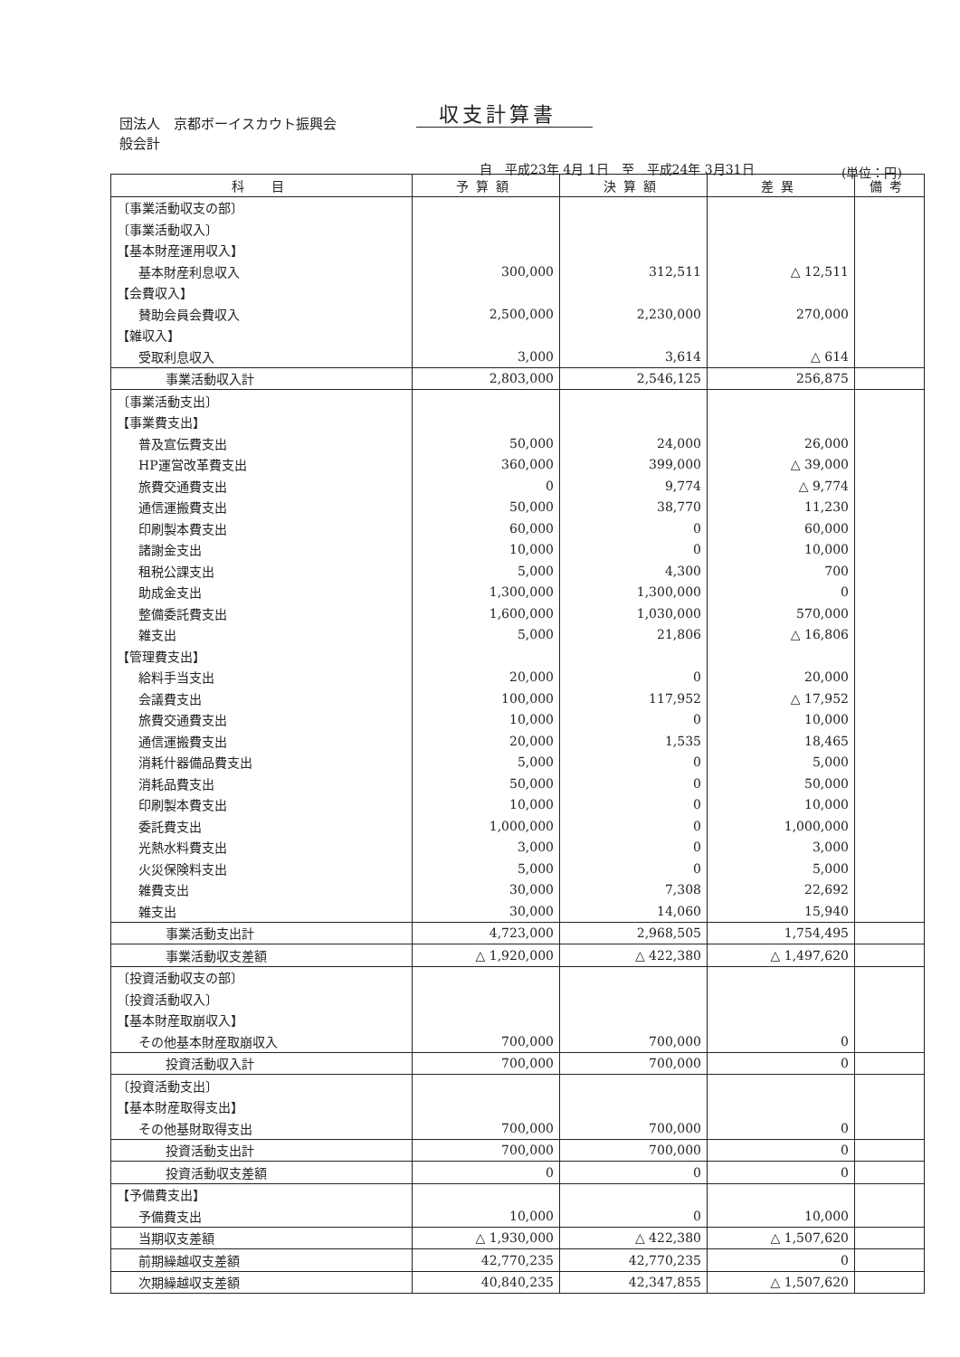収支計算書
団法人　京都ボーイスカウト振興会
般会計
自　平成23年 4月 1日　至　平成24年 3月31日
(単位：円)
| 科 目 | 予算額 | 決算額 | 差異 | 備考 |
| --- | --- | --- | --- | --- |
| 〔事業活動収支の部〕 | | | | |
| 〔事業活動収入〕 | | | | |
| 【基本財産運用収入】 | | | | |
| 基本財産利息収入 | 300,000 | 312,511 | △ 12,511 | |
| 【会費収入】 | | | | |
| 賛助会員会費収入 | 2,500,000 | 2,230,000 | 270,000 | |
| 【雑収入】 | | | | |
| 受取利息収入 | 3,000 | 3,614 | △ 614 | |
| 事業活動収入計 | 2,803,000 | 2,546,125 | 256,875 | |
| 〔事業活動支出〕 | | | | |
| 【事業費支出】 | | | | |
| 普及宣伝費支出 | 50,000 | 24,000 | 26,000 | |
| HP運営改革費支出 | 360,000 | 399,000 | △ 39,000 | |
| 旅費交通費支出 | 0 | 9,774 | △ 9,774 | |
| 通信運搬費支出 | 50,000 | 38,770 | 11,230 | |
| 印刷製本費支出 | 60,000 | 0 | 60,000 | |
| 諸謝金支出 | 10,000 | 0 | 10,000 | |
| 租税公課支出 | 5,000 | 4,300 | 700 | |
| 助成金支出 | 1,300,000 | 1,300,000 | 0 | |
| 整備委託費支出 | 1,600,000 | 1,030,000 | 570,000 | |
| 雑支出 | 5,000 | 21,806 | △ 16,806 | |
| 【管理費支出】 | | | | |
| 給料手当支出 | 20,000 | 0 | 20,000 | |
| 会議費支出 | 100,000 | 117,952 | △ 17,952 | |
| 旅費交通費支出 | 10,000 | 0 | 10,000 | |
| 通信運搬費支出 | 20,000 | 1,535 | 18,465 | |
| 消耗什器備品費支出 | 5,000 | 0 | 5,000 | |
| 消耗品費支出 | 50,000 | 0 | 50,000 | |
| 印刷製本費支出 | 10,000 | 0 | 10,000 | |
| 委託費支出 | 1,000,000 | 0 | 1,000,000 | |
| 光熱水料費支出 | 3,000 | 0 | 3,000 | |
| 火災保険料支出 | 5,000 | 0 | 5,000 | |
| 雑費支出 | 30,000 | 7,308 | 22,692 | |
| 雑支出 | 30,000 | 14,060 | 15,940 | |
| 事業活動支出計 | 4,723,000 | 2,968,505 | 1,754,495 | |
| 事業活動収支差額 | △ 1,920,000 | △ 422,380 | △ 1,497,620 | |
| 〔投資活動収支の部〕 | | | | |
| 〔投資活動収入〕 | | | | |
| 【基本財産取崩収入】 | | | | |
| その他基本財産取崩収入 | 700,000 | 700,000 | 0 | |
| 投資活動収入計 | 700,000 | 700,000 | 0 | |
| 〔投資活動支出〕 | | | | |
| 【基本財産取得支出】 | | | | |
| その他基財取得支出 | 700,000 | 700,000 | 0 | |
| 投資活動支出計 | 700,000 | 700,000 | 0 | |
| 投資活動収支差額 | 0 | 0 | 0 | |
| 【予備費支出】 | | | | |
| 予備費支出 | 10,000 | 0 | 10,000 | |
| 当期収支差額 | △ 1,930,000 | △ 422,380 | △ 1,507,620 | |
| 前期繰越収支差額 | 42,770,235 | 42,770,235 | 0 | |
| 次期繰越収支差額 | 40,840,235 | 42,347,855 | △ 1,507,620 | |